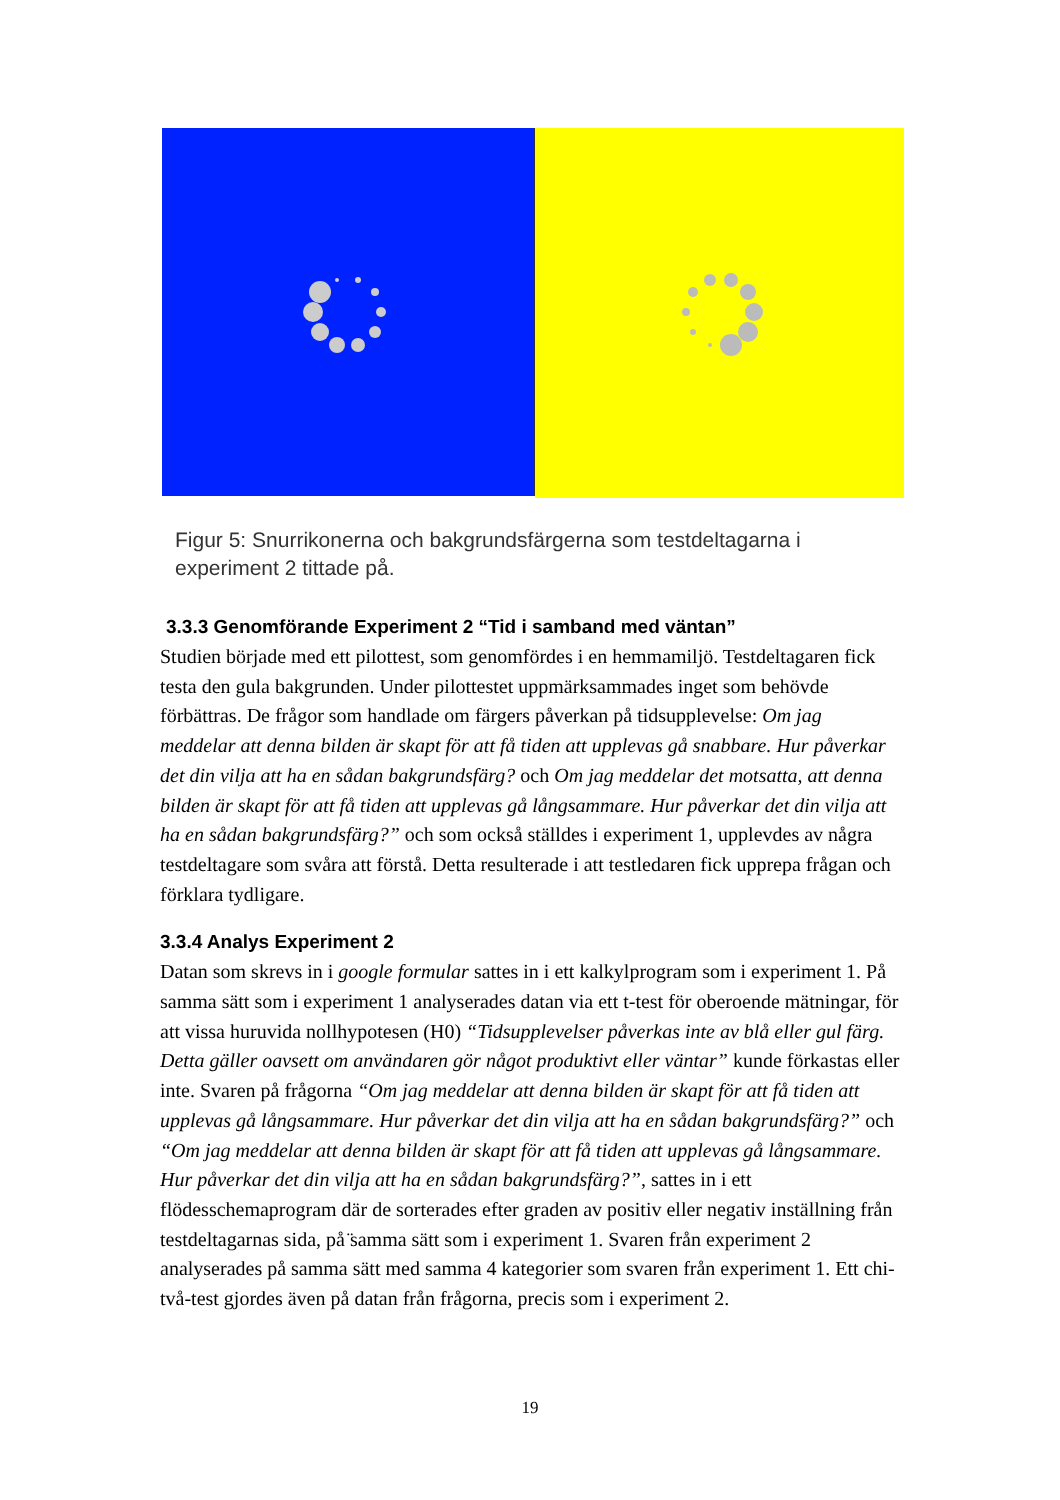Figur 5: Snurrikonerna och bakgrundsfärgerna som testdeltagarna i experiment 2 tittade på.
3.3.3 Genomförande Experiment 2 “Tid i samband med väntan”
Studien började med ett pilottest, som genomfördes i en hemmamiljö. Testdeltagaren fick testa den gula bakgrunden. Under pilottestet uppmärksammades inget som behövde förbättras. De frågor som handlade om färgers påverkan på tidsupplevelse: Om jag meddelar att denna bilden är skapt för att få tiden att upplevas gå snabbare. Hur påverkar det din vilja att ha en sådan bakgrundsfärg? och Om jag meddelar det motsatta, att denna bilden är skapt för att få tiden att upplevas gå långsammare. Hur påverkar det din vilja att ha en sådan bakgrundsfärg?” och som också ställdes i experiment 1, upplevdes av några testdeltagare som svåra att förstå. Detta resulterade i att testledaren fick upprepa frågan och förklara tydligare.
3.3.4 Analys Experiment 2
Datan som skrevs in i google formular sattes in i ett kalkylprogram som i experiment 1. På samma sätt som i experiment 1 analyserades datan via ett t-test för oberoende mätningar, för att vissa huruvida nollhypotesen (H0) “Tidsupplevelser påverkas inte av blå eller gul färg. Detta gäller oavsett om användaren gör något produktivt eller väntar” kunde förkastas eller inte. Svaren på frågorna “Om jag meddelar att denna bilden är skapt för att få tiden att upplevas gå långsammare. Hur påverkar det din vilja att ha en sådan bakgrundsfärg?” och “Om jag meddelar att denna bilden är skapt för att få tiden att upplevas gå långsammare. Hur påverkar det din vilja att ha en sådan bakgrundsfärg?”, sattes in i ett flödesschemaprogram där de sorterades efter graden av positiv eller negativ inställning från testdeltagarnas sida, på ̈samma sätt som i experiment 1. Svaren från experiment 2 analyserades på samma sätt med samma 4 kategorier som svaren från experiment 1. Ett chi-två-test gjordes även på datan från frågorna, precis som i experiment 2.
19